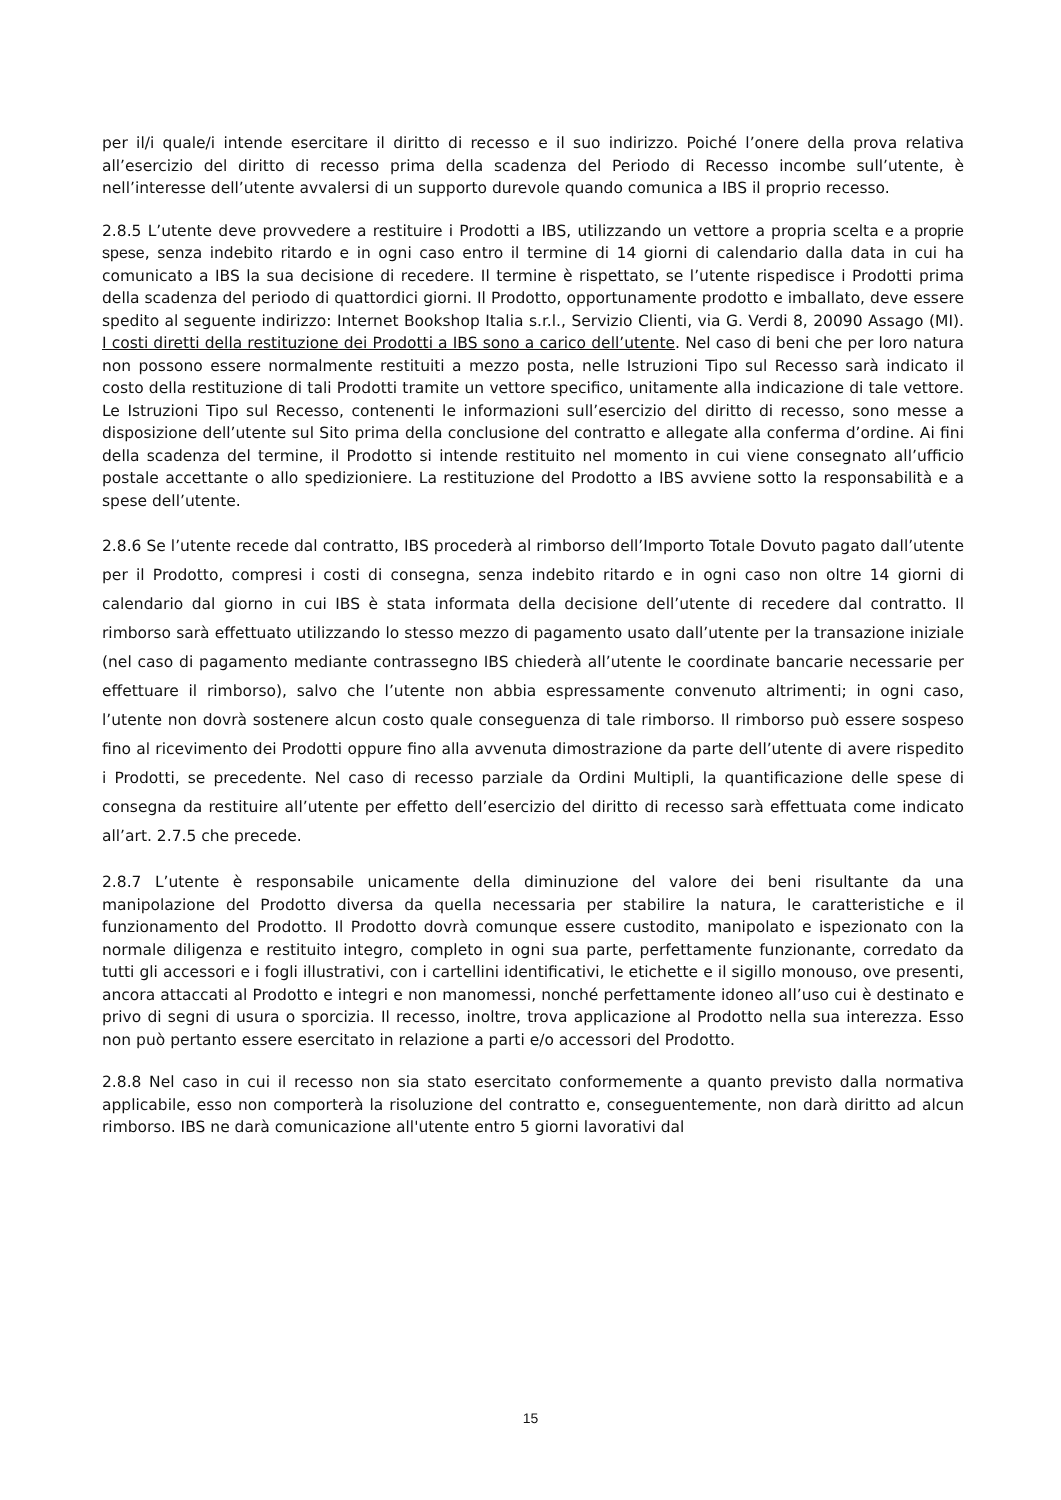per il/i quale/i intende esercitare il diritto di recesso e il suo indirizzo. Poiché l’onere della prova relativa all’esercizio del diritto di recesso prima della scadenza del Periodo di Recesso incombe sull’utente, è nell’interesse dell’utente avvalersi di un supporto durevole quando comunica a IBS il proprio recesso.
2.8.5 L’utente deve provvedere a restituire i Prodotti a IBS, utilizzando un vettore a propria scelta e a proprie spese, senza indebito ritardo e in ogni caso entro il termine di 14 giorni di calendario dalla data in cui ha comunicato a IBS la sua decisione di recedere. Il termine è rispettato, se l’utente rispedisce i Prodotti prima della scadenza del periodo di quattordici giorni. Il Prodotto, opportunamente prodotto e imballato, deve essere spedito al seguente indirizzo: Internet Bookshop Italia s.r.l., Servizio Clienti, via G. Verdi 8, 20090 Assago (MI). I costi diretti della restituzione dei Prodotti a IBS sono a carico dell’utente. Nel caso di beni che per loro natura non possono essere normalmente restituiti a mezzo posta, nelle Istruzioni Tipo sul Recesso sarà indicato il costo della restituzione di tali Prodotti tramite un vettore specifico, unitamente alla indicazione di tale vettore. Le Istruzioni Tipo sul Recesso, contenenti le informazioni sull’esercizio del diritto di recesso, sono messe a disposizione dell’utente sul Sito prima della conclusione del contratto e allegate alla conferma d’ordine. Ai fini della scadenza del termine, il Prodotto si intende restituito nel momento in cui viene consegnato all’ufficio postale accettante o allo spedizioniere. La restituzione del Prodotto a IBS avviene sotto la responsabilità e a spese dell’utente.
2.8.6 Se l’utente recede dal contratto, IBS procederà al rimborso dell’Importo Totale Dovuto pagato dall’utente per il Prodotto, compresi i costi di consegna, senza indebito ritardo e in ogni caso non oltre 14 giorni di calendario dal giorno in cui IBS è stata informata della decisione dell’utente di recedere dal contratto. Il rimborso sarà effettuato utilizzando lo stesso mezzo di pagamento usato dall’utente per la transazione iniziale (nel caso di pagamento mediante contrassegno IBS chiederà all’utente le coordinate bancarie necessarie per effettuare il rimborso), salvo che l’utente non abbia espressamente convenuto altrimenti; in ogni caso, l’utente non dovrà sostenere alcun costo quale conseguenza di tale rimborso. Il rimborso può essere sospeso fino al ricevimento dei Prodotti oppure fino alla avvenuta dimostrazione da parte dell’utente di avere rispedito i Prodotti, se precedente. Nel caso di recesso parziale da Ordini Multipli, la quantificazione delle spese di consegna da restituire all’utente per effetto dell’esercizio del diritto di recesso sarà effettuata come indicato all’art. 2.7.5 che precede.
2.8.7 L’utente è responsabile unicamente della diminuzione del valore dei beni risultante da una manipolazione del Prodotto diversa da quella necessaria per stabilire la natura, le caratteristiche e il funzionamento del Prodotto. Il Prodotto dovrà comunque essere custodito, manipolato e ispezionato con la normale diligenza e restituito integro, completo in ogni sua parte, perfettamente funzionante, corredato da tutti gli accessori e i fogli illustrativi, con i cartellini identificativi, le etichette e il sigillo monouso, ove presenti, ancora attaccati al Prodotto e integri e non manomessi, nonché perfettamente idoneo all’uso cui è destinato e privo di segni di usura o sporcizia. Il recesso, inoltre, trova applicazione al Prodotto nella sua interezza. Esso non può pertanto essere esercitato in relazione a parti e/o accessori del Prodotto.
2.8.8 Nel caso in cui il recesso non sia stato esercitato conformemente a quanto previsto dalla normativa applicabile, esso non comporterà la risoluzione del contratto e, conseguentemente, non darà diritto ad alcun rimborso. IBS ne darà comunicazione all'utente entro 5 giorni lavorativi dal
15